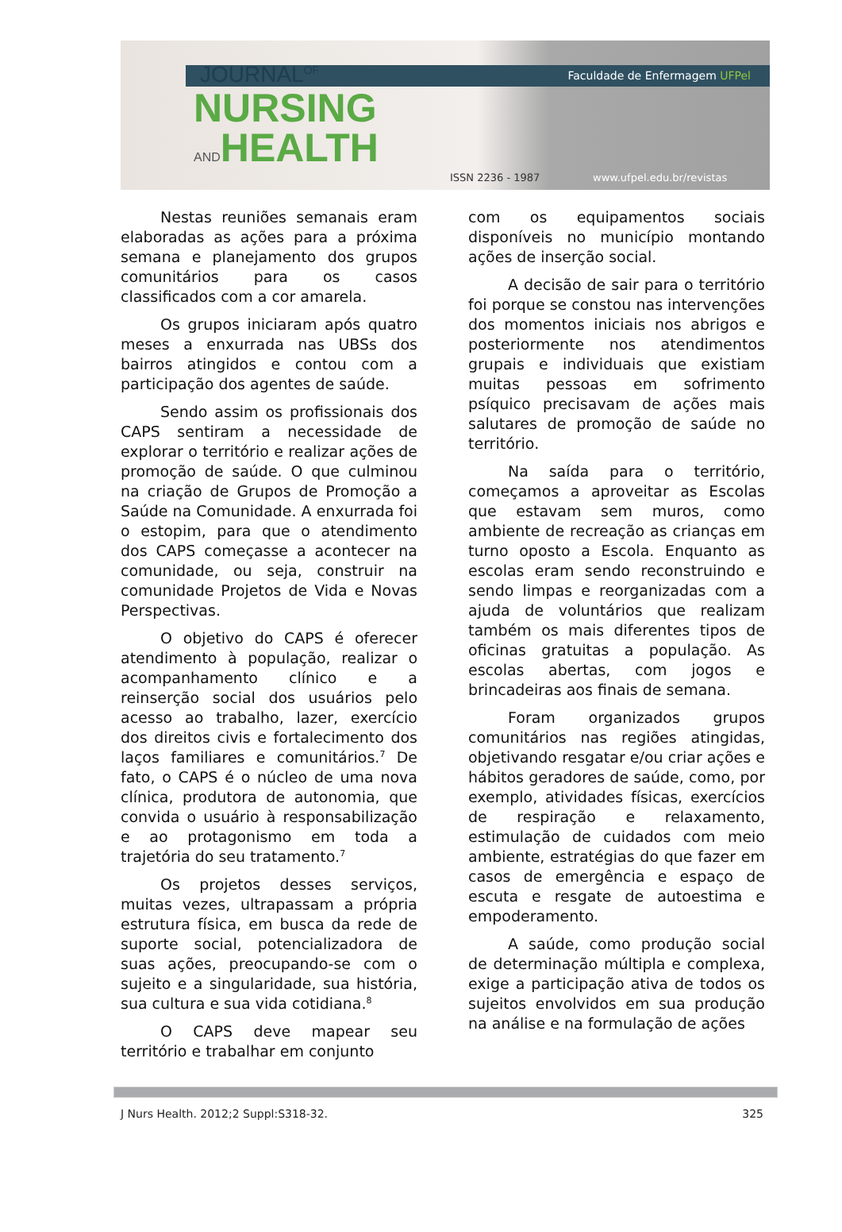JOURNAL<sup>OF</sup> Faculdade de Enfermagem UFPel
NURSING
ANDHEALTH
ISSN 2236 - 1987 www.ufpel.edu.br/revistas
Nestas reuniões semanais eram elaboradas as ações para a próxima semana e planejamento dos grupos comunitários para os casos classificados com a cor amarela.
Os grupos iniciaram após quatro meses a enxurrada nas UBSs dos bairros atingidos e contou com a participação dos agentes de saúde.
Sendo assim os profissionais dos CAPS sentiram a necessidade de explorar o território e realizar ações de promoção de saúde. O que culminou na criação de Grupos de Promoção a Saúde na Comunidade. A enxurrada foi o estopim, para que o atendimento dos CAPS começasse a acontecer na comunidade, ou seja, construir na comunidade Projetos de Vida e Novas Perspectivas.
O objetivo do CAPS é oferecer atendimento à população, realizar o acompanhamento clínico e a reinserção social dos usuários pelo acesso ao trabalho, lazer, exercício dos direitos civis e fortalecimento dos laços familiares e comunitários.<sup>7</sup> De fato, o CAPS é o núcleo de uma nova clínica, produtora de autonomia, que convida o usuário à responsabilização e ao protagonismo em toda a trajetória do seu tratamento.<sup>7</sup>
Os projetos desses serviços, muitas vezes, ultrapassam a própria estrutura física, em busca da rede de suporte social, potencializadora de suas ações, preocupando-se com o sujeito e a singularidade, sua história, sua cultura e sua vida cotidiana.<sup>8</sup>
O CAPS deve mapear seu território e trabalhar em conjunto
com os equipamentos sociais disponíveis no município montando ações de inserção social.
A decisão de sair para o território foi porque se constou nas intervenções dos momentos iniciais nos abrigos e posteriormente nos atendimentos grupais e individuais que existiam muitas pessoas em sofrimento psíquico precisavam de ações mais salutares de promoção de saúde no território.
Na saída para o território, começamos a aproveitar as Escolas que estavam sem muros, como ambiente de recreação as crianças em turno oposto a Escola. Enquanto as escolas eram sendo reconstruindo e sendo limpas e reorganizadas com a ajuda de voluntários que realizam também os mais diferentes tipos de oficinas gratuitas a população. As escolas abertas, com jogos e brincadeiras aos finais de semana.
Foram organizados grupos comunitários nas regiões atingidas, objetivando resgatar e/ou criar ações e hábitos geradores de saúde, como, por exemplo, atividades físicas, exercícios de respiração e relaxamento, estimulação de cuidados com meio ambiente, estratégias do que fazer em casos de emergência e espaço de escuta e resgate de autoestima e empoderamento.
A saúde, como produção social de determinação múltipla e complexa, exige a participação ativa de todos os sujeitos envolvidos em sua produção na análise e na formulação de ações
J Nurs Health. 2012;2 Suppl:S318-32. 325